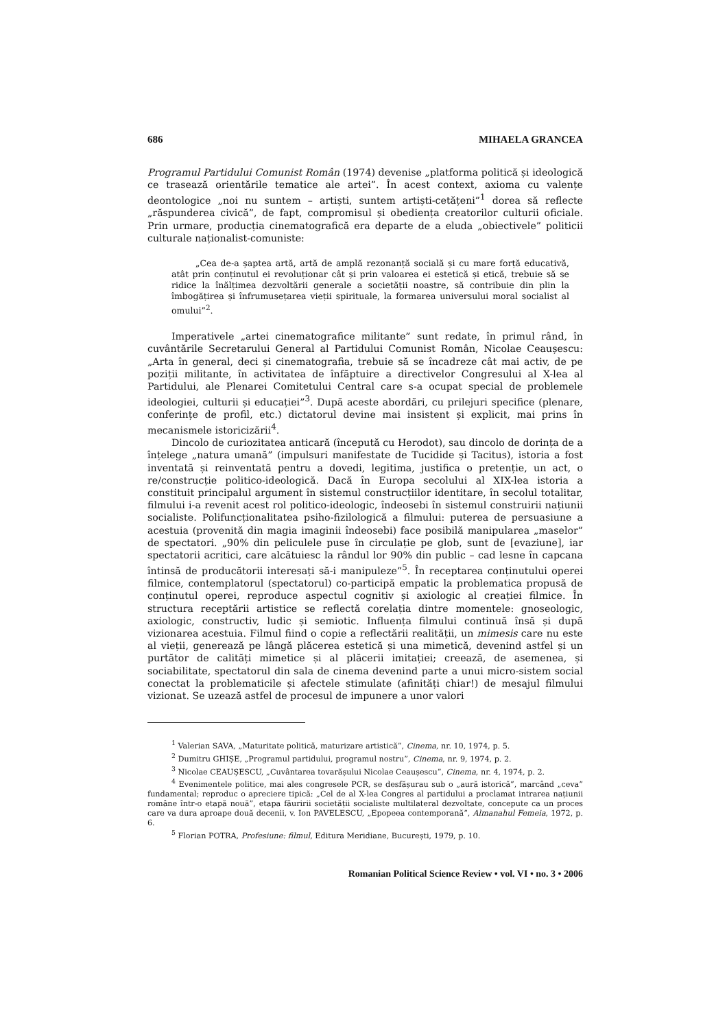686 MIHAELA GRANCEA
Programul Partidului Comunist Român (1974) devenise „platforma politică și ideologică ce trasează orientările tematice ale artei”. În acest context, axioma cu valențe deontologice „noi nu suntem – artiști, suntem artiști-cetățeni”<sup>1</sup> dorea să reflecte „răspunderea civică”, de fapt, compromisul și obediența creatorilor culturii oficiale. Prin urmare, producția cinematografică era departe de a eluda „obiectivele” politicii culturale naționalist-comuniste:
„Cea de-a șaptea artă, artă de amplă rezonanță socială și cu mare forță educativă, atât prin conținutul ei revoluționar cât și prin valoarea ei estetică și etică, trebuie să se ridice la înălțimea dezvoltării generale a societății noastre, să contribuie din plin la îmbogățirea și înfrumusețarea vieții spirituale, la formarea universului moral socialist al omului”<sup>2</sup>.
Imperativele „artei cinematografice militante” sunt redate, în primul rând, în cuvântările Secretarului General al Partidului Comunist Român, Nicolae Ceaușescu: „Arta în general, deci și cinematografia, trebuie să se încadreze cât mai activ, de pe poziții militante, în activitatea de înfăptuire a directivelor Congresului al X-lea al Partidului, ale Plenarei Comitetului Central care s-a ocupat special de problemele ideologiei, culturii și educației”<sup>3</sup>. După aceste abordări, cu prilejuri specifice (plenare, conferințe de profil, etc.) dictatorul devine mai insistent și explicit, mai prins în mecanismele istoricizării<sup>4</sup>.
Dincolo de curiozitatea anticară (începută cu Herodot), sau dincolo de dorința de a înțelege „natura umană” (impulsuri manifestate de Tucidide și Tacitus), istoria a fost inventată și reinventată pentru a dovedi, legitima, justifica o pretenție, un act, o re/construcție politico-ideologică. Dacă în Europa secolului al XIX-lea istoria a constituit principalul argument în sistemul construcțiilor identitare, în secolul totalitar, filmului i-a revenit acest rol politico-ideologic, îndeosebi în sistemul construirii națiunii socialiste. Polifuncționalitatea psiho-fizilologică a filmului: puterea de persuasiune a acestuia (provenită din magia imaginii îndeosebi) face posibilă manipularea „maselor” de spectatori. „90% din peliculele puse în circulație pe glob, sunt de [evaziune], iar spectatorii acritici, care alcătuiesc la rândul lor 90% din public – cad lesne în capcana întinsă de producătorii interesați să-i manipuleze”<sup>5</sup>. În receptarea conținutului operei filmice, contemplatorul (spectatorul) co-participă empatic la problematica propusă de conținutul operei, reproduce aspectul cognitiv și axiologic al creației filmice. În structura receptării artistice se reflectă corelația dintre momentele: gnoseologic, axiologic, constructiv, ludic și semiotic. Influența filmului continuă însă și după vizionarea acestuia. Filmul fiind o copie a reflectării realității, un mimesis care nu este al vieții, generează pe lângă plăcerea estetică și una mimetică, devenind astfel și un purtător de calități mimetice și al plăcerii imitației; creează, de asemenea, și sociabilitate, spectatorul din sala de cinema devenind parte a unui micro-sistem social conectat la problematicile și afectele stimulate (afinități chiar!) de mesajul filmului vizionat. Se uzează astfel de procesul de impunere a unor valori
<sup>1</sup> Valerian SAVA, „Maturitate politică, maturizare artistică”, Cinema, nr. 10, 1974, p. 5.
<sup>2</sup> Dumitru GHIȘE, „Programul partidului, programul nostru”, Cinema, nr. 9, 1974, p. 2.
<sup>3</sup> Nicolae CEAUȘESCU, „Cuvântarea tovarășului Nicolae Ceaușescu”, Cinema, nr. 4, 1974, p. 2.
<sup>4</sup> Evenimentele politice, mai ales congresele PCR, se desfășurau sub o „aură istorică”, marcând „ceva” fundamental; reproduc o apreciere tipică: „Cel de al X-lea Congres al partidului a proclamat intrarea națiunii române într-o etapă nouă”, etapa făuririi societății socialiste multilateral dezvoltate, concepute ca un proces care va dura aproape două decenii, v. Ion PAVELESCU, „Epopeea contemporană”, Almanahul Femeia, 1972, p. 6.
<sup>5</sup> Florian POTRA, Profesiune: filmul, Editura Meridiane, București, 1979, p. 10.
Romanian Political Science Review • vol. VI • no. 3 • 2006